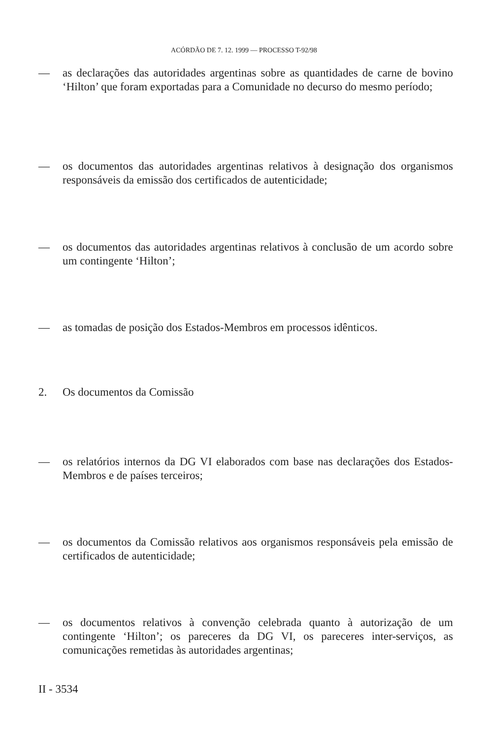ACÓRDÃO DE 7. 12. 1999 — PROCESSO T-92/98
— as declarações das autoridades argentinas sobre as quantidades de carne de bovino ‘Hilton’ que foram exportadas para a Comunidade no decurso do mesmo período;
— os documentos das autoridades argentinas relativos à designação dos organismos responsáveis da emissão dos certificados de autenticidade;
— os documentos das autoridades argentinas relativos à conclusão de um acordo sobre um contingente ‘Hilton’;
— as tomadas de posição dos Estados-Membros em processos idênticos.
2. Os documentos da Comissão
— os relatórios internos da DG VI elaborados com base nas declarações dos Estados-Membros e de países terceiros;
— os documentos da Comissão relativos aos organismos responsáveis pela emissão de certificados de autenticidade;
— os documentos relativos à convenção celebrada quanto à autorização de um contingente ‘Hilton’; os pareceres da DG VI, os pareceres inter-serviços, as comunicações remetidas às autoridades argentinas;
II - 3534